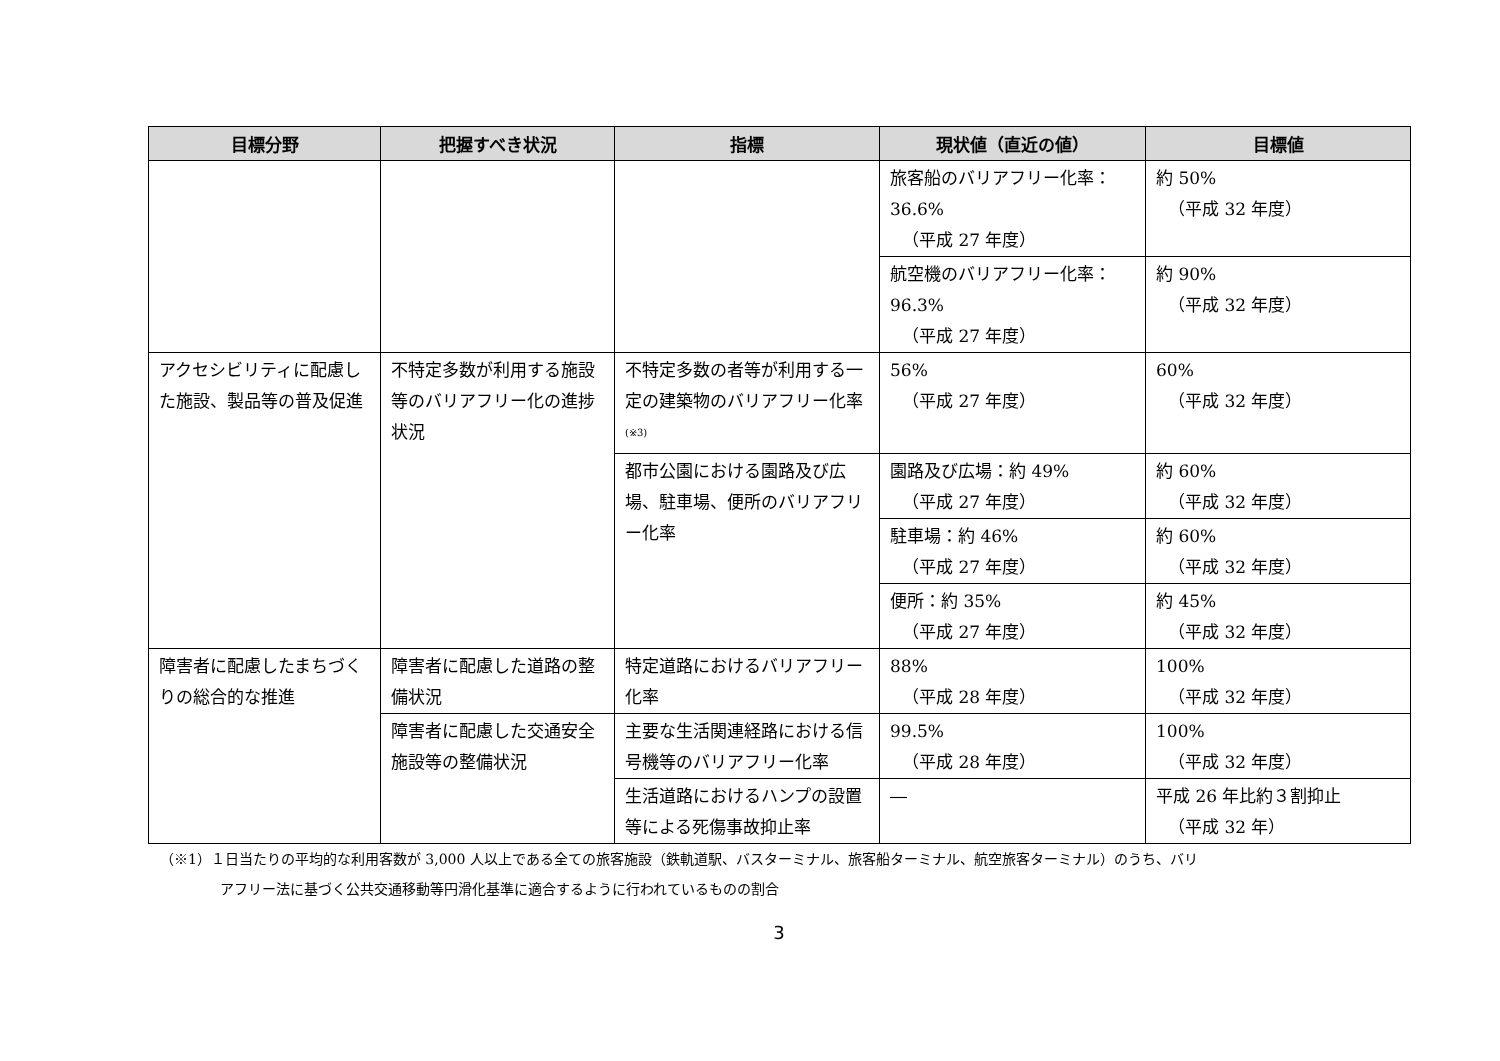| 目標分野 | 把握すべき状況 | 指標 | 現状値（直近の値） | 目標値 |
| --- | --- | --- | --- | --- |
| | | | 旅客船のバリアフリー化率：36.6% （平成 27 年度） | 約 50% （平成 32 年度） |
| | | | 航空機のバリアフリー化率：96.3% （平成 27 年度） | 約 90% （平成 32 年度） |
| アクセシビリティに配慮した施設、製品等の普及促進 | 不特定多数が利用する施設等のバリアフリー化の進捗状況 | 不特定多数の者等が利用する一定の建築物のバリアフリー化率<sup>(※3)</sup> | 56% （平成 27 年度） | 60% （平成 32 年度） |
| | | 都市公園における園路及び広場、駐車場、便所のバリアフリー化率 | 園路及び広場：約 49% （平成 27 年度） | 約 60% （平成 32 年度） |
| | | | 駐車場：約 46% （平成 27 年度） | 約 60% （平成 32 年度） |
| | | | 便所：約 35% （平成 27 年度） | 約 45% （平成 32 年度） |
| 障害者に配慮したまちづくりの総合的な推進 | 障害者に配慮した道路の整備状況 | 特定道路におけるバリアフリー化率 | 88% （平成 28 年度） | 100% （平成 32 年度） |
| | 障害者に配慮した交通安全施設等の整備状況 | 主要な生活関連経路における信号機等のバリアフリー化率 | 99.5% （平成 28 年度） | 100% （平成 32 年度） |
| | | 生活道路におけるハンプの設置等による死傷事故抑止率 | ― | 平成 26 年比約３割抑止 （平成 32 年） |
（※1）１日当たりの平均的な利用客数が 3,000 人以上である全ての旅客施設（鉄軌道駅、バスターミナル、旅客船ターミナル、航空旅客ターミナル）のうち、バリ
アフリー法に基づく公共交通移動等円滑化基準に適合するように行われているものの割合
3